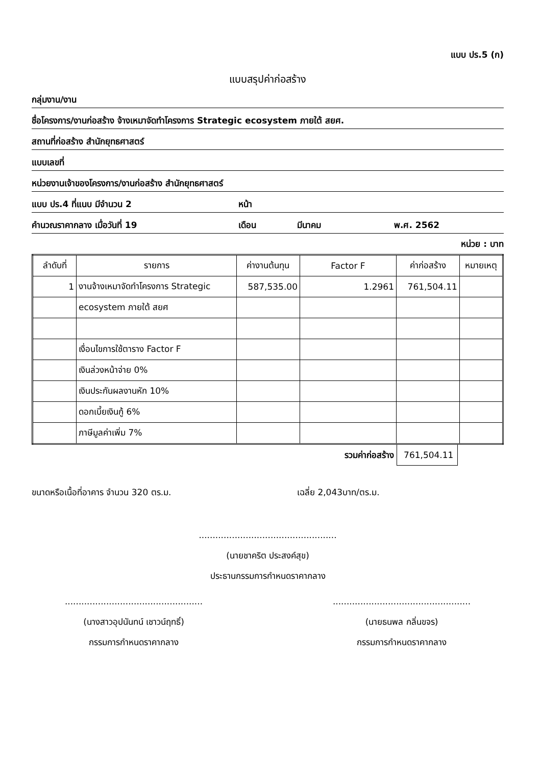แบบ ปร.5 (ก)
แบบสรุปค่าก่อสร้าง
กลุ่มงาน/งาน
ชื่อโครงการ/งานก่อสร้าง จ้างเหมาจัดทำโครงการ Strategic ecosystem ภายใต้ สยศ.
สถานที่ก่อสร้าง สำนักยุทธศาสตร์
แบบเลขที่
หน่วยงานเจ้าของโครงการ/งานก่อสร้าง สำนักยุทธศาสตร์
แบบ ปร.4 ที่แนบ มีจำนวน 2 หน้า
คำนวณราคากลาง เมื่อวันที่ 19 เดือน มีนาคม พ.ศ. 2562
หน่วย : บาท
| ลำดับที่ | รายการ | ค่างานต้นทุน | Factor F | ค่าก่อสร้าง | หมายเหตุ |
| --- | --- | --- | --- | --- | --- |
| 1 | งานจ้างเหมาจัดทำโครงการ Strategic | 587,535.00 | 1.2961 | 761,504.11 | |
| | ecosystem ภายใต้ สยศ | | | | |
| | เงื่อนไขการใช้ตาราง Factor F | | | | |
| | เงินล่วงหน้าจ่าย 0% | | | | |
| | เงินประกันผลงานหัก 10% | | | | |
| | ดอกเบี้ยเงินกู้ 6% | | | | |
| | ภาษีมูลค่าเพิ่ม 7% | | | | |
รวมค่าก่อสร้าง 761,504.11
ขนาดหรือเนื้อที่อาคาร จำนวน 320 ตร.ม. เฉลี่ย 2,043บาท/ตร.ม.
..................................................
(นายชาคริต ประสงค์สุข)
ประธานกรรมการกำหนดราคากลาง
..................................................
(นางสาวอุปนันทน์ เชาวน์ฤทธิ์)
กรรมการกำหนดราคากลาง
..................................................
(นายธนพล กลิ่นขจร)
กรรมการกำหนดราคากลาง